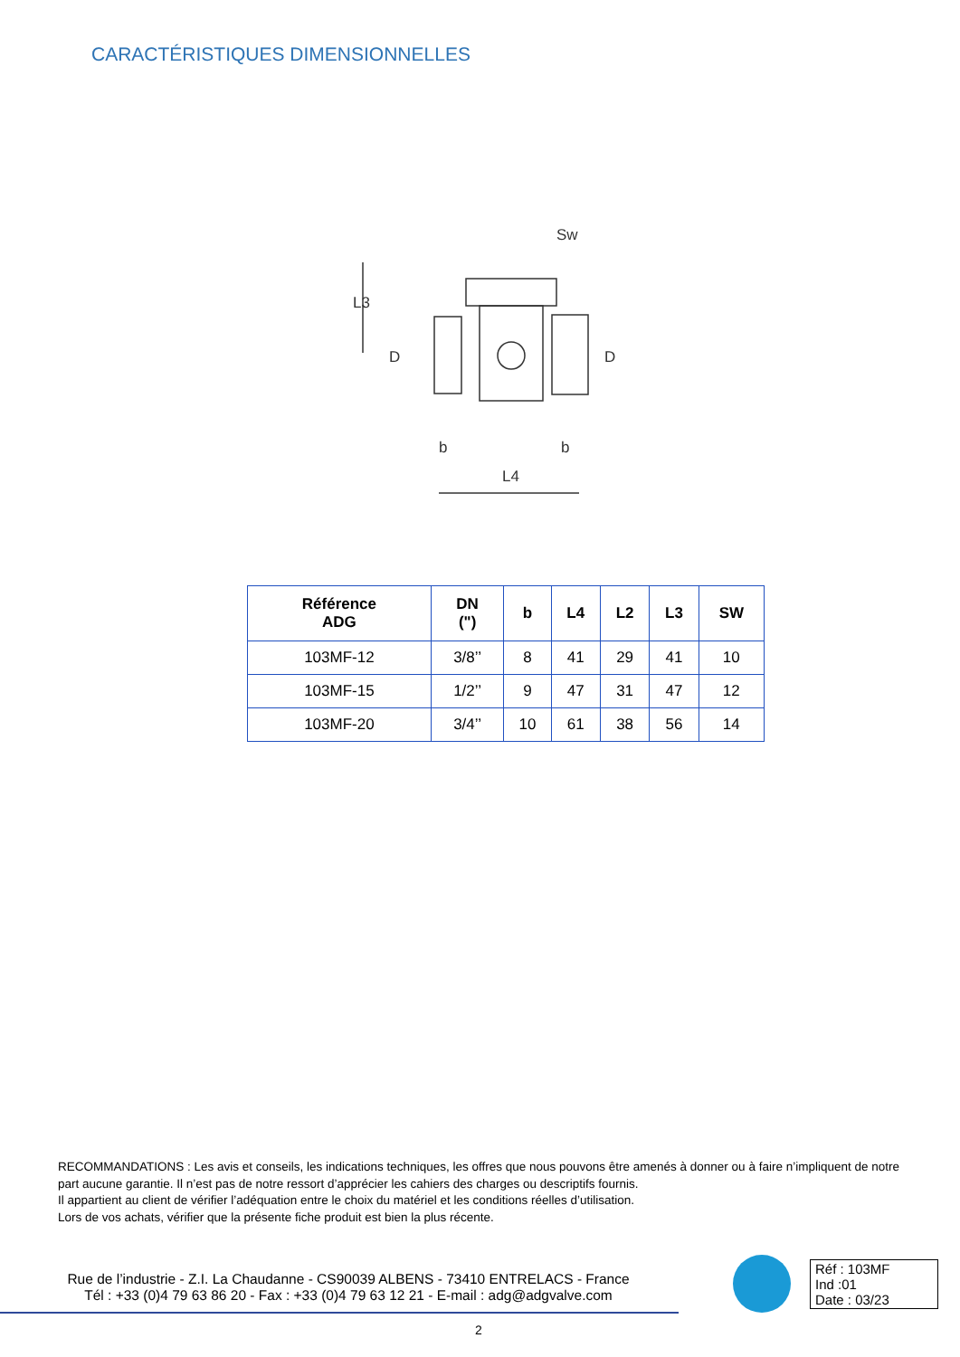CARACTÉRISTIQUES DIMENSIONNELLES
Sw
L3
D
D
b
b
L4
| Référence ADG | DN (") | b | L4 | L2 | L3 | SW |
| --- | --- | --- | --- | --- | --- | --- |
| 103MF-12 | 3/8’’ | 8 | 41 | 29 | 41 | 10 |
| 103MF-15 | 1/2’’ | 9 | 47 | 31 | 47 | 12 |
| 103MF-20 | 3/4’’ | 10 | 61 | 38 | 56 | 14 |
RECOMMANDATIONS : Les avis et conseils, les indications techniques, les offres que nous pouvons être amenés à donner ou à faire n’impliquent de notre part aucune garantie. Il n’est pas de notre ressort d’apprécier les cahiers des charges ou descriptifs fournis.
Il appartient au client de vérifier l’adéquation entre le choix du matériel et les conditions réelles d’utilisation.
Lors de vos achats, vérifier que la présente fiche produit est bien la plus récente.
Rue de l’industrie - Z.I. La Chaudanne - CS90039 ALBENS - 73410 ENTRELACS - France
Tél : +33 (0)4 79 63 86 20 - Fax : +33 (0)4 79 63 12 21 - E-mail : adg@adgvalve.com
Réf : 103MF
Ind :01
Date : 03/23
2